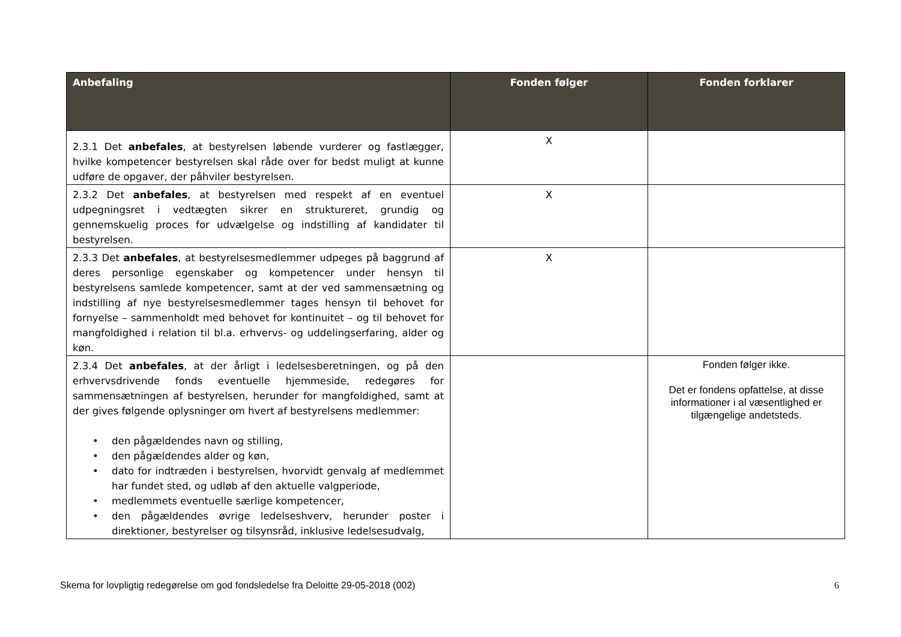| Anbefaling | Fonden følger | Fonden forklarer |
| --- | --- | --- |
| 2.3.1 Det anbefales , at bestyrelsen løbende vurderer og fastlægger, hvilke kompetencer bestyrelsen skal råde over for bedst muligt at kunne udføre de opgaver, der påhviler bestyrelsen. | X | |
| 2.3.2 Det anbefales , at bestyrelsen med respekt af en eventuel udpegningsret i vedtægten sikrer en struktureret, grundig og gennemskuelig proces for udvælgelse og indstilling af kandidater til bestyrelsen. | X | |
| 2.3.3 Det anbefales , at bestyrelsesmedlemmer udpeges på baggrund af deres personlige egenskaber og kompetencer under hensyn til bestyrelsens samlede kompetencer, samt at der ved sammensætning og indstilling af nye bestyrelsesmedlemmer tages hensyn til behovet for fornyelse – sammenholdt med behovet for kontinuitet – og til behovet for mangfoldighed i relation til bl.a. erhvervs- og uddelingserfaring, alder og køn. | X | |
| 2.3.4 Det anbefales , at der årligt i ledelsesberetningen, og på den erhvervsdrivende fonds eventuelle hjemmeside, redegøres for sammensætningen af bestyrelsen, herunder for mangfoldighed, samt at der gives følgende oplysninger om hvert af bestyrelsens medlemmer: • den pågældendes navn og stilling, • den pågældendes alder og køn, • dato for indtræden i bestyrelsen, hvorvidt genvalg af medlemmet har fundet sted, og udløb af den aktuelle valgperiode, • medlemmets eventuelle særlige kompetencer, • den pågældendes øvrige ledelseshverv, herunder poster i direktioner, bestyrelser og tilsynsråd, inklusive ledelsesudvalg, | | Fonden følger ikke. Det er fondens opfattelse, at disse informationer i al væsentlighed er tilgængelige andetsteds. |
Skema for lovpligtig redegørelse om god fondsledelse fra Deloitte 29-05-2018 (002) 6